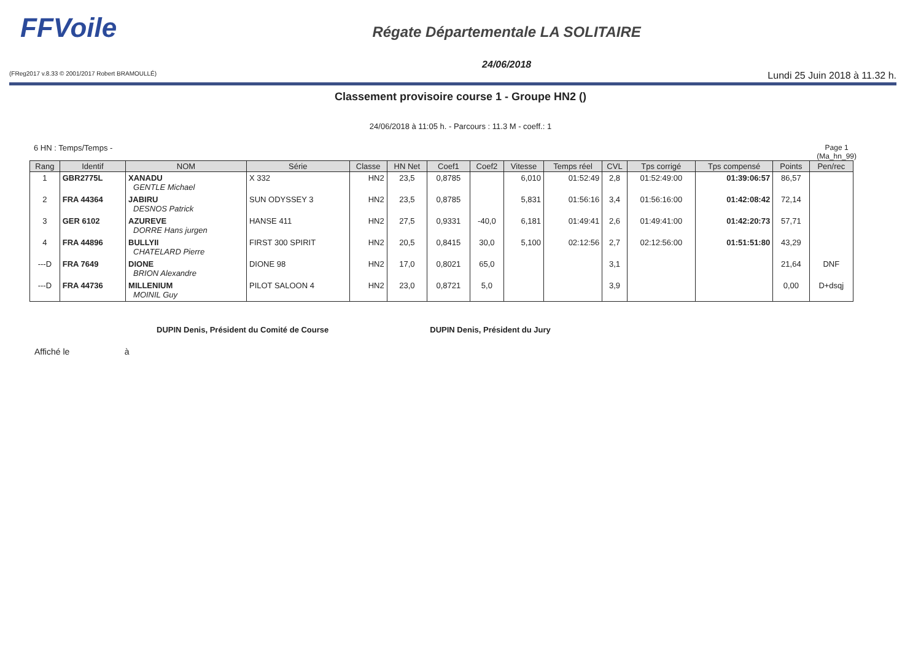FFVoile
Régate Départementale LA SOLITAIRE
24/06/2018
(FReg2017 v.8.33 © 2001/2017 Robert BRAMOULLÉ) Lundi 25 Juin 2018 à 11.32 h.
Classement provisoire course 1 - Groupe HN2 ()
24/06/2018 à 11:05 h. - Parcours : 11.3 M - coeff.: 1
6 HN : Temps/Temps - Page 1
(Ma_hn_99)
| Rang | Identif | NOM | Série | Classe | HN Net | Coef1 | Coef2 | Vitesse | Temps réel | CVL | Tps corrigé | Tps compensé | Points | Pen/rec |
| --- | --- | --- | --- | --- | --- | --- | --- | --- | --- | --- | --- | --- | --- | --- |
| 1 | GBR2775L | XANADU GENTLE Michael | X 332 | HN2 | 23,5 | 0,8785 | | 6,010 | 01:52:49 | 2,8 | 01:52:49:00 | 01:39:06:57 | 86,57 | |
| 2 | FRA 44364 | JABIRU DESNOS Patrick | SUN ODYSSEY 3 | HN2 | 23,5 | 0,8785 | | 5,831 | 01:56:16 | 3,4 | 01:56:16:00 | 01:42:08:42 | 72,14 | |
| 3 | GER 6102 | AZUREVE DORRE Hans jurgen | HANSE 411 | HN2 | 27,5 | 0,9331 | -40,0 | 6,181 | 01:49:41 | 2,6 | 01:49:41:00 | 01:42:20:73 | 57,71 | |
| 4 | FRA 44896 | BULLYII CHATELARD Pierre | FIRST 300 SPIRIT | HN2 | 20,5 | 0,8415 | 30,0 | 5,100 | 02:12:56 | 2,7 | 02:12:56:00 | 01:51:51:80 | 43,29 | |
| ---D | FRA 7649 | DIONE BRION Alexandre | DIONE 98 | HN2 | 17,0 | 0,8021 | 65,0 | | | 3,1 | | | 21,64 | DNF |
| ---D | FRA 44736 | MILLENIUM MOINIL Guy | PILOT SALOON 4 | HN2 | 23,0 | 0,8721 | 5,0 | | | 3,9 | | | 0,00 | D+dsqj |
DUPIN Denis, Président du Comité de Course DUPIN Denis, Président du Jury
Affiché le à